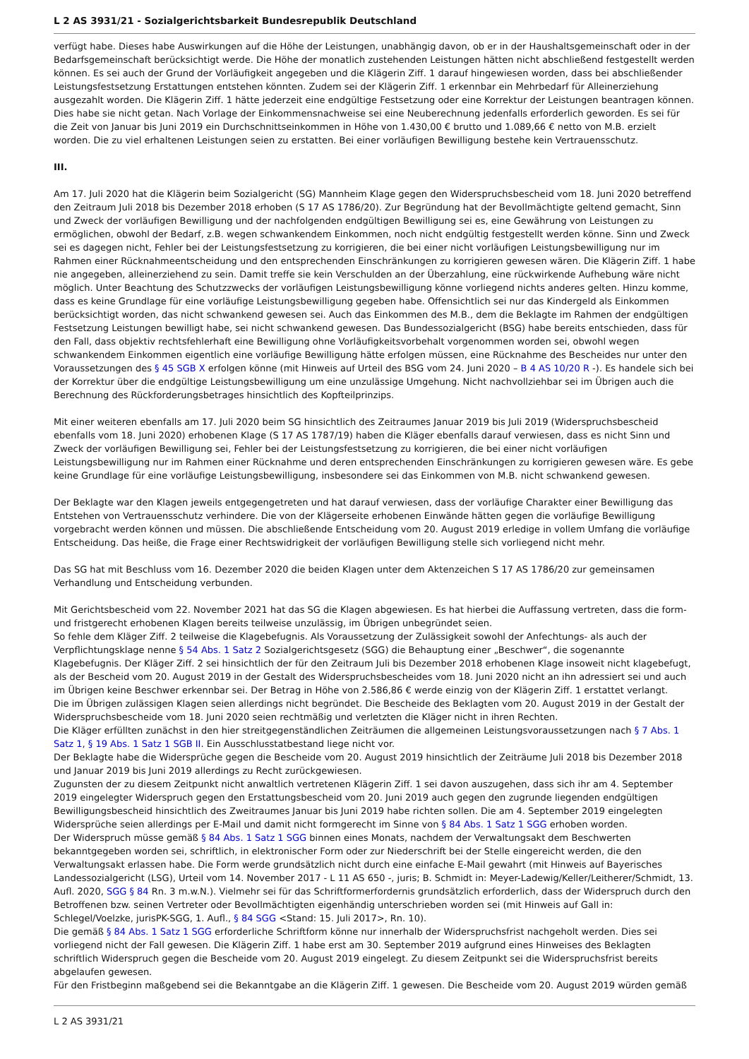L 2 AS 3931/21 - Sozialgerichtsbarkeit Bundesrepublik Deutschland
verfügt habe. Dieses habe Auswirkungen auf die Höhe der Leistungen, unabhängig davon, ob er in der Haushaltsgemeinschaft oder in der Bedarfsgemeinschaft berücksichtigt werde. Die Höhe der monatlich zustehenden Leistungen hätten nicht abschließend festgestellt werden können. Es sei auch der Grund der Vorläufigkeit angegeben und die Klägerin Ziff. 1 darauf hingewiesen worden, dass bei abschließender Leistungsfestsetzung Erstattungen entstehen könnten. Zudem sei der Klägerin Ziff. 1 erkennbar ein Mehrbedarf für Alleinerziehung ausgezahlt worden. Die Klägerin Ziff. 1 hätte jederzeit eine endgültige Festsetzung oder eine Korrektur der Leistungen beantragen können. Dies habe sie nicht getan. Nach Vorlage der Einkommensnachweise sei eine Neuberechnung jedenfalls erforderlich geworden. Es sei für die Zeit von Januar bis Juni 2019 ein Durchschnittseinkommen in Höhe von 1.430,00 € brutto und 1.089,66 € netto von M.B. erzielt worden. Die zu viel erhaltenen Leistungen seien zu erstatten. Bei einer vorläufigen Bewilligung bestehe kein Vertrauensschutz.
III.
Am 17. Juli 2020 hat die Klägerin beim Sozialgericht (SG) Mannheim Klage gegen den Widerspruchsbescheid vom 18. Juni 2020 betreffend den Zeitraum Juli 2018 bis Dezember 2018 erhoben (S 17 AS 1786/20). Zur Begründung hat der Bevollmächtigte geltend gemacht, Sinn und Zweck der vorläufigen Bewilligung und der nachfolgenden endgültigen Bewilligung sei es, eine Gewährung von Leistungen zu ermöglichen, obwohl der Bedarf, z.B. wegen schwankendem Einkommen, noch nicht endgültig festgestellt werden könne. Sinn und Zweck sei es dagegen nicht, Fehler bei der Leistungsfestsetzung zu korrigieren, die bei einer nicht vorläufigen Leistungsbewilligung nur im Rahmen einer Rücknahmeentscheidung und den entsprechenden Einschränkungen zu korrigieren gewesen wären. Die Klägerin Ziff. 1 habe nie angegeben, alleinerziehend zu sein. Damit treffe sie kein Verschulden an der Überzahlung, eine rückwirkende Aufhebung wäre nicht möglich. Unter Beachtung des Schutzzwecks der vorläufigen Leistungsbewilligung könne vorliegend nichts anderes gelten. Hinzu komme, dass es keine Grundlage für eine vorläufige Leistungsbewilligung gegeben habe. Offensichtlich sei nur das Kindergeld als Einkommen berücksichtigt worden, das nicht schwankend gewesen sei. Auch das Einkommen des M.B., dem die Beklagte im Rahmen der endgültigen Festsetzung Leistungen bewilligt habe, sei nicht schwankend gewesen. Das Bundessozialgericht (BSG) habe bereits entschieden, dass für den Fall, dass objektiv rechtsfehlerhaft eine Bewilligung ohne Vorläufigkeitsvorbehalt vorgenommen worden sei, obwohl wegen schwankendem Einkommen eigentlich eine vorläufige Bewilligung hätte erfolgen müssen, eine Rücknahme des Bescheides nur unter den Voraussetzungen des § 45 SGB X erfolgen könne (mit Hinweis auf Urteil des BSG vom 24. Juni 2020 – B 4 AS 10/20 R -). Es handele sich bei der Korrektur über die endgültige Leistungsbewilligung um eine unzulässige Umgehung. Nicht nachvollziehbar sei im Übrigen auch die Berechnung des Rückforderungsbetrages hinsichtlich des Kopfteilprinzips.
Mit einer weiteren ebenfalls am 17. Juli 2020 beim SG hinsichtlich des Zeitraumes Januar 2019 bis Juli 2019 (Widerspruchsbescheid ebenfalls vom 18. Juni 2020) erhobenen Klage (S 17 AS 1787/19) haben die Kläger ebenfalls darauf verwiesen, dass es nicht Sinn und Zweck der vorläufigen Bewilligung sei, Fehler bei der Leistungsfestsetzung zu korrigieren, die bei einer nicht vorläufigen Leistungsbewilligung nur im Rahmen einer Rücknahme und deren entsprechenden Einschränkungen zu korrigieren gewesen wäre. Es gebe keine Grundlage für eine vorläufige Leistungsbewilligung, insbesondere sei das Einkommen von M.B. nicht schwankend gewesen.
Der Beklagte war den Klagen jeweils entgegengetreten und hat darauf verwiesen, dass der vorläufige Charakter einer Bewilligung das Entstehen von Vertrauensschutz verhindere. Die von der Klägerseite erhobenen Einwände hätten gegen die vorläufige Bewilligung vorgebracht werden können und müssen. Die abschließende Entscheidung vom 20. August 2019 erledige in vollem Umfang die vorläufige Entscheidung. Das heiße, die Frage einer Rechtswidrigkeit der vorläufigen Bewilligung stelle sich vorliegend nicht mehr.
Das SG hat mit Beschluss vom 16. Dezember 2020 die beiden Klagen unter dem Aktenzeichen S 17 AS 1786/20 zur gemeinsamen Verhandlung und Entscheidung verbunden.
Mit Gerichtsbescheid vom 22. November 2021 hat das SG die Klagen abgewiesen. Es hat hierbei die Auffassung vertreten, dass die form- und fristgerecht erhobenen Klagen bereits teilweise unzulässig, im Übrigen unbegründet seien.
So fehle dem Kläger Ziff. 2 teilweise die Klagebefugnis. Als Voraussetzung der Zulässigkeit sowohl der Anfechtungs- als auch der Verpflichtungsklage nenne § 54 Abs. 1 Satz 2 Sozialgerichtsgesetz (SGG) die Behauptung einer „Beschwer“, die sogenannte Klagebefugnis. Der Kläger Ziff. 2 sei hinsichtlich der für den Zeitraum Juli bis Dezember 2018 erhobenen Klage insoweit nicht klagebefugt, als der Bescheid vom 20. August 2019 in der Gestalt des Widerspruchsbescheides vom 18. Juni 2020 nicht an ihn adressiert sei und auch im Übrigen keine Beschwer erkennbar sei. Der Betrag in Höhe von 2.586,86 € werde einzig von der Klägerin Ziff. 1 erstattet verlangt.
Die im Übrigen zulässigen Klagen seien allerdings nicht begründet. Die Bescheide des Beklagten vom 20. August 2019 in der Gestalt der Widerspruchsbescheide vom 18. Juni 2020 seien rechtmäßig und verletzten die Kläger nicht in ihren Rechten.
Die Kläger erfüllten zunächst in den hier streitgegenständlichen Zeiträumen die allgemeinen Leistungsvoraussetzungen nach § 7 Abs. 1 Satz 1, § 19 Abs. 1 Satz 1 SGB II. Ein Ausschlusstatbestand liege nicht vor.
Der Beklagte habe die Widersprüche gegen die Bescheide vom 20. August 2019 hinsichtlich der Zeiträume Juli 2018 bis Dezember 2018 und Januar 2019 bis Juni 2019 allerdings zu Recht zurückgewiesen.
Zugunsten der zu diesem Zeitpunkt nicht anwaltlich vertretenen Klägerin Ziff. 1 sei davon auszugehen, dass sich ihr am 4. September 2019 eingelegter Widerspruch gegen den Erstattungsbescheid vom 20. Juni 2019 auch gegen den zugrunde liegenden endgültigen Bewilligungsbescheid hinsichtlich des Zweitraumes Januar bis Juni 2019 habe richten sollen. Die am 4. September 2019 eingelegten Widersprüche seien allerdings per E-Mail und damit nicht formgerecht im Sinne von § 84 Abs. 1 Satz 1 SGG erhoben worden.
Der Widerspruch müsse gemäß § 84 Abs. 1 Satz 1 SGG binnen eines Monats, nachdem der Verwaltungsakt dem Beschwerten bekanntgegeben worden sei, schriftlich, in elektronischer Form oder zur Niederschrift bei der Stelle eingereicht werden, die den Verwaltungsakt erlassen habe. Die Form werde grundsätzlich nicht durch eine einfache E-Mail gewahrt (mit Hinweis auf Bayerisches Landessozialgericht (LSG), Urteil vom 14. November 2017 - L 11 AS 650 -, juris; B. Schmidt in: Meyer-Ladewig/Keller/Leitherer/Schmidt, 13. Aufl. 2020, SGG § 84 Rn. 3 m.w.N.). Vielmehr sei für das Schriftformerfordernis grundsätzlich erforderlich, dass der Widerspruch durch den Betroffenen bzw. seinen Vertreter oder Bevollmächtigten eigenhändig unterschrieben worden sei (mit Hinweis auf Gall in: Schlegel/Voelzke, jurisPK-SGG, 1. Aufl., § 84 SGG <Stand: 15. Juli 2017>, Rn. 10).
Die gemäß § 84 Abs. 1 Satz 1 SGG erforderliche Schriftform könne nur innerhalb der Widerspruchsfrist nachgeholt werden. Dies sei vorliegend nicht der Fall gewesen. Die Klägerin Ziff. 1 habe erst am 30. September 2019 aufgrund eines Hinweises des Beklagten schriftlich Widerspruch gegen die Bescheide vom 20. August 2019 eingelegt. Zu diesem Zeitpunkt sei die Widerspruchsfrist bereits abgelaufen gewesen.
Für den Fristbeginn maßgebend sei die Bekanntgabe an die Klägerin Ziff. 1 gewesen. Die Bescheide vom 20. August 2019 würden gemäß
L 2 AS 3931/21